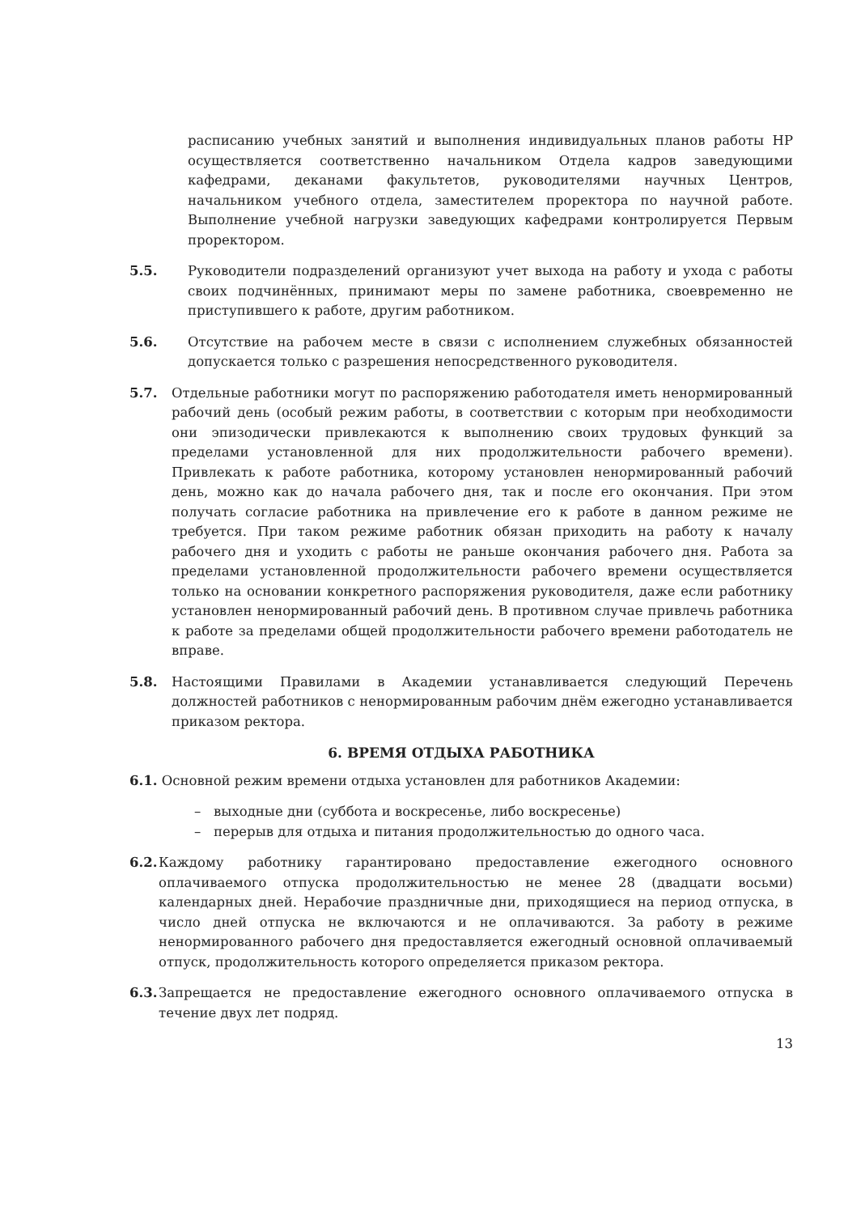расписанию учебных занятий и выполнения индивидуальных планов работы НР осуществляется соответственно начальником Отдела кадров заведующими кафедрами, деканами факультетов, руководителями научных Центров, начальником учебного отдела, заместителем проректора по научной работе. Выполнение учебной нагрузки заведующих кафедрами контролируется Первым проректором.
5.5. Руководители подразделений организуют учет выхода на работу и ухода с работы своих подчинённых, принимают меры по замене работника, своевременно не приступившего к работе, другим работником.
5.6. Отсутствие на рабочем месте в связи с исполнением служебных обязанностей допускается только с разрешения непосредственного руководителя.
5.7. Отдельные работники могут по распоряжению работодателя иметь ненормированный рабочий день (особый режим работы, в соответствии с которым при необходимости они эпизодически привлекаются к выполнению своих трудовых функций за пределами установленной для них продолжительности рабочего времени). Привлекать к работе работника, которому установлен ненормированный рабочий день, можно как до начала рабочего дня, так и после его окончания. При этом получать согласие работника на привлечение его к работе в данном режиме не требуется. При таком режиме работник обязан приходить на работу к началу рабочего дня и уходить с работы не раньше окончания рабочего дня. Работа за пределами установленной продолжительности рабочего времени осуществляется только на основании конкретного распоряжения руководителя, даже если работнику установлен ненормированный рабочий день. В противном случае привлечь работника к работе за пределами общей продолжительности рабочего времени работодатель не вправе.
5.8. Настоящими Правилами в Академии устанавливается следующий Перечень должностей работников с ненормированным рабочим днём ежегодно устанавливается приказом ректора.
6. ВРЕМЯ ОТДЫХА РАБОТНИКА
6.1. Основной режим времени отдыха установлен для работников Академии:
– выходные дни (суббота и воскресенье, либо воскресенье)
– перерыв для отдыха и питания продолжительностью до одного часа.
6.2. Каждому работнику гарантировано предоставление ежегодного основного оплачиваемого отпуска продолжительностью не менее 28 (двадцати восьми) календарных дней. Нерабочие праздничные дни, приходящиеся на период отпуска, в число дней отпуска не включаются и не оплачиваются. За работу в режиме ненормированного рабочего дня предоставляется ежегодный основной оплачиваемый отпуск, продолжительность которого определяется приказом ректора.
6.3. Запрещается не предоставление ежегодного основного оплачиваемого отпуска в течение двух лет подряд.
13